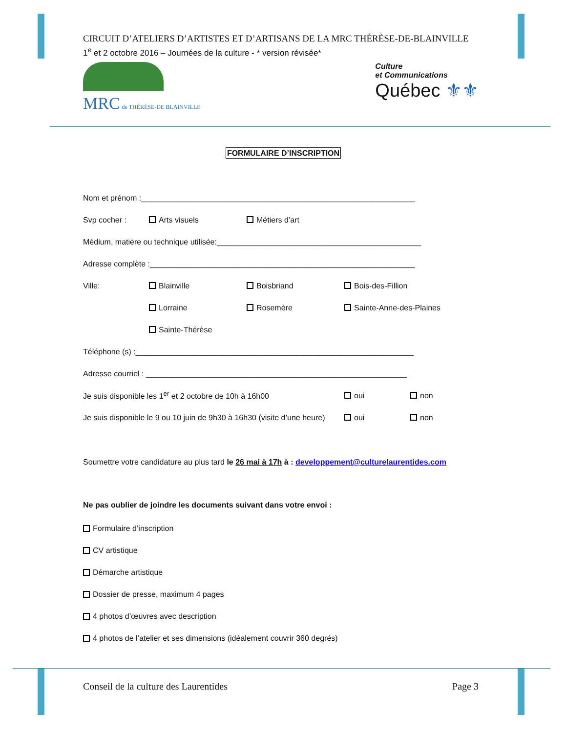CIRCUIT D’ATELIERS D’ARTISTES ET D’ARTISANS DE LA MRC THÉRÈSE-DE-BLAINVILLE
1<sup>e</sup> et 2 octobre 2016 – Journées de la culture - * version révisée*
MRC de THÉRÈSE-DE BLAINVILLE
Culture
et Communications
Québec ⚜⚜
FORMULAIRE D’INSCRIPTION
Nom et prénom :_______________________________________________________________
Svp cocher : Arts visuels Métiers d’art
Médium, matière ou technique utilisée:_______________________________________________
Adresse complète :_____________________________________________________________
Ville: Blainville Boisbriand Bois-des-Fillion
Lorraine Rosemère Sainte-Anne-des-Plaines
Sainte-Thérèse
Téléphone (s) :________________________________________________________________
Adresse courriel : ____________________________________________________________
Je suis disponible les 1<sup>er</sup> et 2 octobre de 10h à 16h00 oui non
Je suis disponible le 9 ou 10 juin de 9h30 à 16h30 (visite d’une heure) oui non
Soumettre votre candidature au plus tard le 26 mai à 17h à : developpement@culturelaurentides.com
Ne pas oublier de joindre les documents suivant dans votre envoi :
Formulaire d’inscription
CV artistique
Démarche artistique
Dossier de presse, maximum 4 pages
4 photos d’œuvres avec description
4 photos de l’atelier et ses dimensions (idéalement couvrir 360 degrés)
Conseil de la culture des Laurentides Page 3